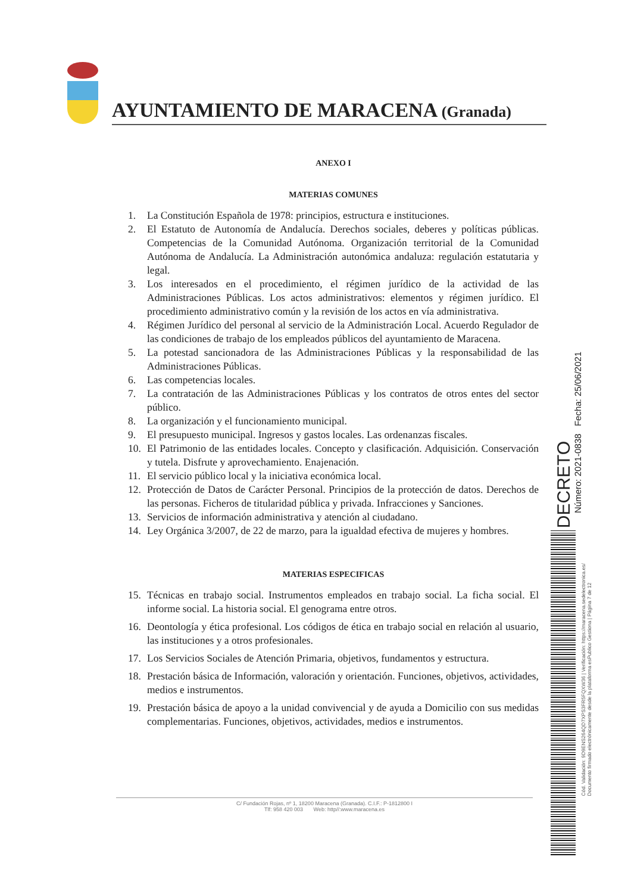AYUNTAMIENTO DE MARACENA (Granada)
ANEXO I
MATERIAS COMUNES
1. La Constitución Española de 1978: principios, estructura e instituciones.
2. El Estatuto de Autonomía de Andalucía. Derechos sociales, deberes y políticas públicas. Competencias de la Comunidad Autónoma. Organización territorial de la Comunidad Autónoma de Andalucía. La Administración autonómica andaluza: regulación estatutaria y legal.
3. Los interesados en el procedimiento, el régimen jurídico de la actividad de las Administraciones Públicas. Los actos administrativos: elementos y régimen jurídico. El procedimiento administrativo común y la revisión de los actos en vía administrativa.
4. Régimen Jurídico del personal al servicio de la Administración Local. Acuerdo Regulador de las condiciones de trabajo de los empleados públicos del ayuntamiento de Maracena.
5. La potestad sancionadora de las Administraciones Públicas y la responsabilidad de las Administraciones Públicas.
6. Las competencias locales.
7. La contratación de las Administraciones Públicas y los contratos de otros entes del sector público.
8. La organización y el funcionamiento municipal.
9. El presupuesto municipal. Ingresos y gastos locales. Las ordenanzas fiscales.
10. El Patrimonio de las entidades locales. Concepto y clasificación. Adquisición. Conservación y tutela. Disfrute y aprovechamiento. Enajenación.
11. El servicio público local y la iniciativa económica local.
12. Protección de Datos de Carácter Personal. Principios de la protección de datos. Derechos de las personas. Ficheros de titularidad pública y privada. Infracciones y Sanciones.
13. Servicios de información administrativa y atención al ciudadano.
14. Ley Orgánica 3/2007, de 22 de marzo, para la igualdad efectiva de mujeres y hombres.
MATERIAS ESPECIFICAS
15. Técnicas en trabajo social. Instrumentos empleados en trabajo social. La ficha social. El informe social. La historia social. El genograma entre otros.
16. Deontología y ética profesional. Los códigos de ética en trabajo social en relación al usuario, las instituciones y a otros profesionales.
17. Los Servicios Sociales de Atención Primaria, objetivos, fundamentos y estructura.
18. Prestación básica de Información, valoración y orientación. Funciones, objetivos, actividades, medios e instrumentos.
19. Prestación básica de apoyo a la unidad convivencial y de ayuda a Domicilio con sus medidas complementarias. Funciones, objetivos, actividades, medios e instrumentos.
C/ Fundación Rojas, nº 1, 18200 Maracena (Granada). C.I.F.: P-1812800 I
Tlf: 958 420 003 Web: http//:www.maracena.es
DECRETO
Número: 2021-0838 Fecha: 25/06/2021
Cód. Validación: 9D9ENS264QD7XPS3FR5FQXW36 | Verificación: https://maracena.sedelectronica.es/
Documento firmado electrónicamente desde la plataforma esPublico Gestiona | Página 7 de 12